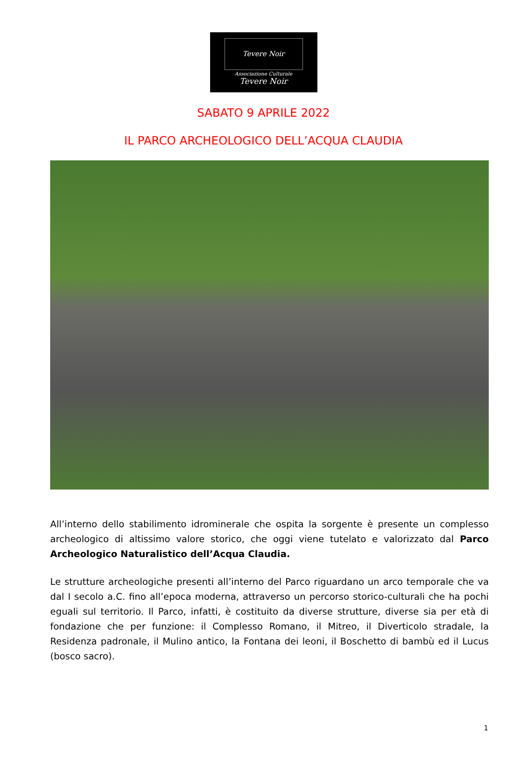Tevere Noir
Associazione Culturale
Tevere Noir
SABATO 9 APRILE 2022
IL PARCO ARCHEOLOGICO DELL’ACQUA CLAUDIA
All’interno dello stabilimento idrominerale che ospita la sorgente è presente un complesso archeologico di altissimo valore storico, che oggi viene tutelato e valorizzato dal Parco Archeologico Naturalistico dell’Acqua Claudia.
Le strutture archeologiche presenti all’interno del Parco riguardano un arco temporale che va dal I secolo a.C. fino all’epoca moderna, attraverso un percorso storico-culturali che ha pochi eguali sul territorio. Il Parco, infatti, è costituito da diverse strutture, diverse sia per età di fondazione che per funzione: il Complesso Romano, il Mitreo, il Diverticolo stradale, la Residenza padronale, il Mulino antico, la Fontana dei leoni, il Boschetto di bambù ed il Lucus (bosco sacro).
1